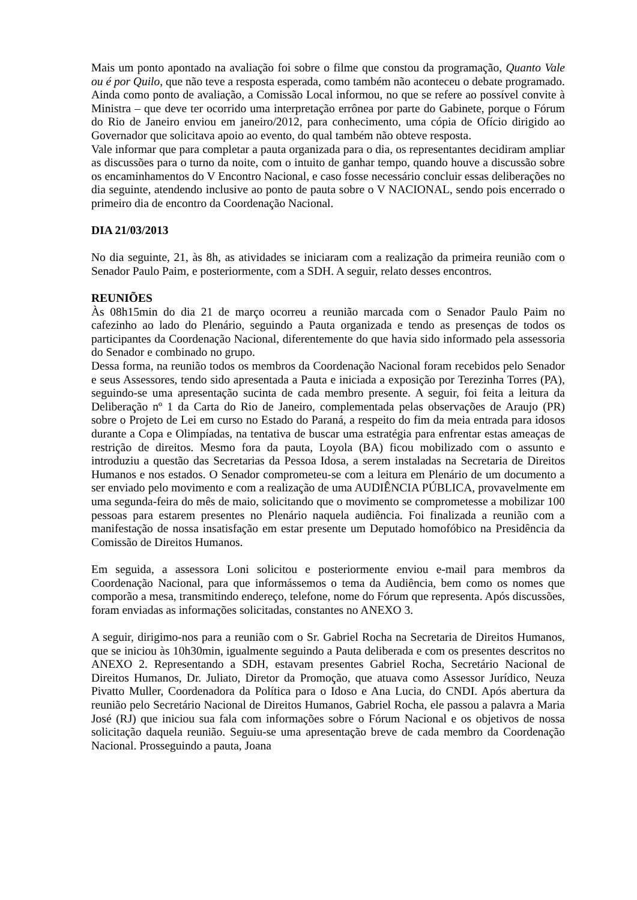Mais um ponto apontado na avaliação foi sobre o filme que constou da programação, Quanto Vale ou é por Quilo, que não teve a resposta esperada, como também não aconteceu o debate programado.
Ainda como ponto de avaliação, a Comissão Local informou, no que se refere ao possível convite à Ministra – que deve ter ocorrido uma interpretação errônea por parte do Gabinete, porque o Fórum do Rio de Janeiro enviou em janeiro/2012, para conhecimento, uma cópia de Ofício dirigido ao Governador que solicitava apoio ao evento, do qual também não obteve resposta.
Vale informar que para completar a pauta organizada para o dia, os representantes decidiram ampliar as discussões para o turno da noite, com o intuito de ganhar tempo, quando houve a discussão sobre os encaminhamentos do V Encontro Nacional, e caso fosse necessário concluir essas deliberações no dia seguinte, atendendo inclusive ao ponto de pauta sobre o V NACIONAL, sendo pois encerrado o primeiro dia de encontro da Coordenação Nacional.
DIA 21/03/2013
No dia seguinte, 21, às 8h, as atividades se iniciaram com a realização da primeira reunião com o Senador Paulo Paim, e posteriormente, com a SDH. A seguir, relato desses encontros.
REUNIÕES
Às 08h15min do dia 21 de março ocorreu a reunião marcada com o Senador Paulo Paim no cafezinho ao lado do Plenário, seguindo a Pauta organizada e tendo as presenças de todos os participantes da Coordenação Nacional, diferentemente do que havia sido informado pela assessoria do Senador e combinado no grupo.
Dessa forma, na reunião todos os membros da Coordenação Nacional foram recebidos pelo Senador e seus Assessores, tendo sido apresentada a Pauta e iniciada a exposição por Terezinha Torres (PA), seguindo-se uma apresentação sucinta de cada membro presente. A seguir, foi feita a leitura da Deliberação nº 1 da Carta do Rio de Janeiro, complementada pelas observações de Araujo (PR) sobre o Projeto de Lei em curso no Estado do Paraná, a respeito do fim da meia entrada para idosos durante a Copa e Olimpíadas, na tentativa de buscar uma estratégia para enfrentar estas ameaças de restrição de direitos. Mesmo fora da pauta, Loyola (BA) ficou mobilizado com o assunto e introduziu a questão das Secretarias da Pessoa Idosa, a serem instaladas na Secretaria de Direitos Humanos e nos estados. O Senador comprometeu-se com a leitura em Plenário de um documento a ser enviado pelo movimento e com a realização de uma AUDIÊNCIA PÚBLICA, provavelmente em uma segunda-feira do mês de maio, solicitando que o movimento se comprometesse a mobilizar 100 pessoas para estarem presentes no Plenário naquela audiência. Foi finalizada a reunião com a manifestação de nossa insatisfação em estar presente um Deputado homofóbico na Presidência da Comissão de Direitos Humanos.
Em seguida, a assessora Loni solicitou e posteriormente enviou e-mail para membros da Coordenação Nacional, para que informássemos o tema da Audiência, bem como os nomes que comporão a mesa, transmitindo endereço, telefone, nome do Fórum que representa. Após discussões, foram enviadas as informações solicitadas, constantes no ANEXO 3.
A seguir, dirigimo-nos para a reunião com o Sr. Gabriel Rocha na Secretaria de Direitos Humanos, que se iniciou às 10h30min, igualmente seguindo a Pauta deliberada e com os presentes descritos no ANEXO 2. Representando a SDH, estavam presentes Gabriel Rocha, Secretário Nacional de Direitos Humanos, Dr. Juliato, Diretor da Promoção, que atuava como Assessor Jurídico, Neuza Pivatto Muller, Coordenadora da Política para o Idoso e Ana Lucia, do CNDI. Após abertura da reunião pelo Secretário Nacional de Direitos Humanos, Gabriel Rocha, ele passou a palavra a Maria José (RJ) que iniciou sua fala com informações sobre o Fórum Nacional e os objetivos de nossa solicitação daquela reunião. Seguiu-se uma apresentação breve de cada membro da Coordenação Nacional. Prosseguindo a pauta, Joana